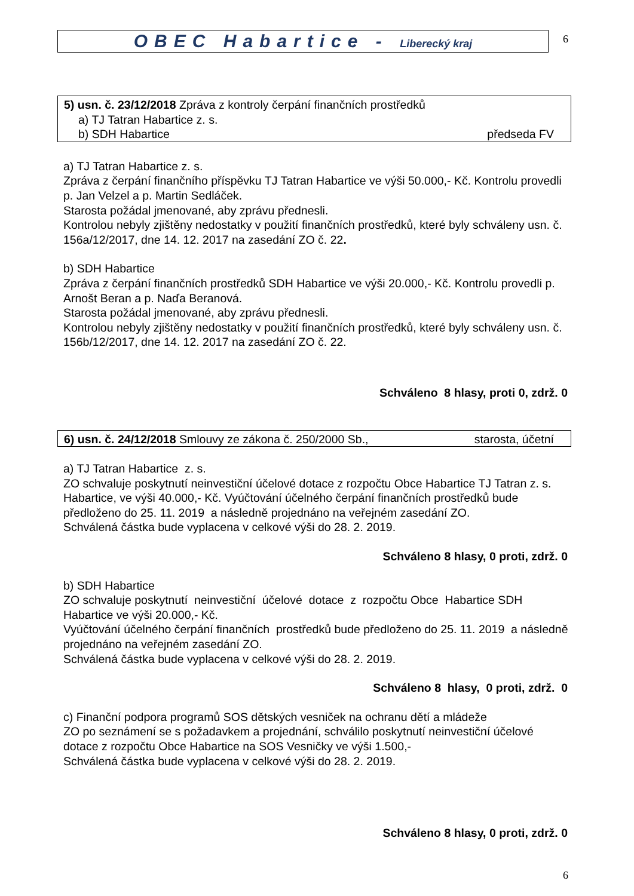OBEC Habartice - Liberecký kraj
6
5) usn. č. 23/12/2018 Zpráva z kontroly čerpání finančních prostředků
a) TJ Tatran Habartice z. s.
b) SDH Habartice předseda FV
a) TJ Tatran Habartice z. s.
Zpráva z čerpání finančního příspěvku TJ Tatran Habartice ve výši 50.000,- Kč. Kontrolu provedli p. Jan Velzel a p. Martin Sedláček.
Starosta požádal jmenované, aby zprávu přednesli.
Kontrolou nebyly zjištěny nedostatky v použití finančních prostředků, které byly schváleny usn. č. 156a/12/2017, dne 14. 12. 2017 na zasedání ZO č. 22.
b) SDH Habartice
Zpráva z čerpání finančních prostředků SDH Habartice ve výši 20.000,- Kč. Kontrolu provedli p. Arnošt Beran a p. Naďa Beranová.
Starosta požádal jmenované, aby zprávu přednesli.
Kontrolou nebyly zjištěny nedostatky v použití finančních prostředků, které byly schváleny usn. č. 156b/12/2017, dne 14. 12. 2017 na zasedání ZO č. 22.
Schváleno 8 hlasy, proti 0, zdrž. 0
6) usn. č. 24/12/2018 Smlouvy ze zákona č. 250/2000 Sb., starosta, účetní
a) TJ Tatran Habartice z. s.
ZO schvaluje poskytnutí neinvestiční účelové dotace z rozpočtu Obce Habartice TJ Tatran z. s. Habartice, ve výši 40.000,- Kč. Vyúčtování účelného čerpání finančních prostředků bude předloženo do 25. 11. 2019 a následně projednáno na veřejném zasedání ZO.
Schválená částka bude vyplacena v celkové výši do 28. 2. 2019.
Schváleno 8 hlasy, 0 proti, zdrž. 0
b) SDH Habartice
ZO schvaluje poskytnutí neinvestiční účelové dotace z rozpočtu Obce Habartice SDH Habartice ve výši 20.000,- Kč.
Vyúčtování účelného čerpání finančních prostředků bude předloženo do 25. 11. 2019 a následně projednáno na veřejném zasedání ZO.
Schválená částka bude vyplacena v celkové výši do 28. 2. 2019.
Schváleno 8 hlasy, 0 proti, zdrž. 0
c) Finanční podpora programů SOS dětských vesniček na ochranu dětí a mládeže
ZO po seznámení se s požadavkem a projednání, schválilo poskytnutí neinvestiční účelové dotace z rozpočtu Obce Habartice na SOS Vesničky ve výši 1.500,-
Schválená částka bude vyplacena v celkové výši do 28. 2. 2019.
Schváleno 8 hlasy, 0 proti, zdrž. 0
6